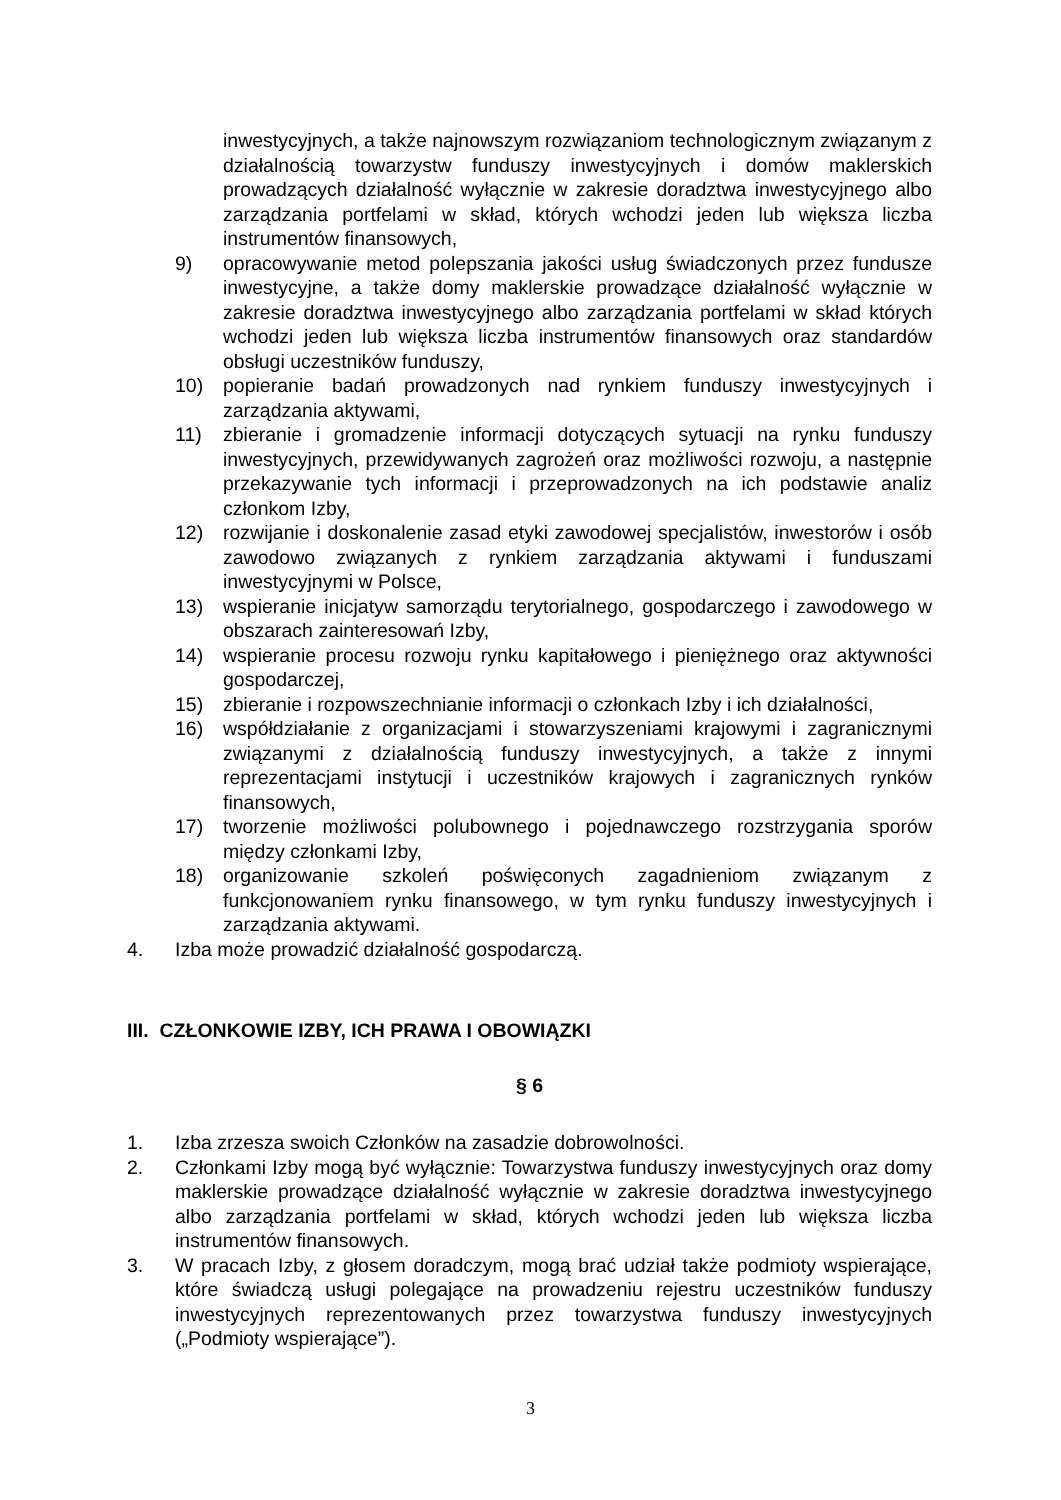inwestycyjnych, a także najnowszym rozwiązaniom technologicznym związanym z działalnością towarzystw funduszy inwestycyjnych i domów maklerskich prowadzących działalność wyłącznie w zakresie doradztwa inwestycyjnego albo zarządzania portfelami w skład, których wchodzi jeden lub większa liczba instrumentów finansowych,
9) opracowywanie metod polepszania jakości usług świadczonych przez fundusze inwestycyjne, a także domy maklerskie prowadzące działalność wyłącznie w zakresie doradztwa inwestycyjnego albo zarządzania portfelami w skład których wchodzi jeden lub większa liczba instrumentów finansowych oraz standardów obsługi uczestników funduszy,
10) popieranie badań prowadzonych nad rynkiem funduszy inwestycyjnych i zarządzania aktywami,
11) zbieranie i gromadzenie informacji dotyczących sytuacji na rynku funduszy inwestycyjnych, przewidywanych zagrożeń oraz możliwości rozwoju, a następnie przekazywanie tych informacji i przeprowadzonych na ich podstawie analiz członkom Izby,
12) rozwijanie i doskonalenie zasad etyki zawodowej specjalistów, inwestorów i osób zawodowo związanych z rynkiem zarządzania aktywami i funduszami inwestycyjnymi w Polsce,
13) wspieranie inicjatyw samorządu terytorialnego, gospodarczego i zawodowego w obszarach zainteresowań Izby,
14) wspieranie procesu rozwoju rynku kapitałowego i pieniężnego oraz aktywności gospodarczej,
15) zbieranie i rozpowszechnianie informacji o członkach Izby i ich działalności,
16) współdziałanie z organizacjami i stowarzyszeniami krajowymi i zagranicznymi związanymi z działalnością funduszy inwestycyjnych, a także z innymi reprezentacjami instytucji i uczestników krajowych i zagranicznych rynków finansowych,
17) tworzenie możliwości polubownego i pojednawczego rozstrzygania sporów między członkami Izby,
18) organizowanie szkoleń poświęconych zagadnieniom związanym z funkcjonowaniem rynku finansowego, w tym rynku funduszy inwestycyjnych i zarządzania aktywami.
4. Izba może prowadzić działalność gospodarczą.
III. CZŁONKOWIE IZBY, ICH PRAWA I OBOWIĄZKI
§ 6
1. Izba zrzesza swoich Członków na zasadzie dobrowolności.
2. Członkami Izby mogą być wyłącznie: Towarzystwa funduszy inwestycyjnych oraz domy maklerskie prowadzące działalność wyłącznie w zakresie doradztwa inwestycyjnego albo zarządzania portfelami w skład, których wchodzi jeden lub większa liczba instrumentów finansowych.
3. W pracach Izby, z głosem doradczym, mogą brać udział także podmioty wspierające, które świadczą usługi polegające na prowadzeniu rejestru uczestników funduszy inwestycyjnych reprezentowanych przez towarzystwa funduszy inwestycyjnych („Podmioty wspierające”).
3